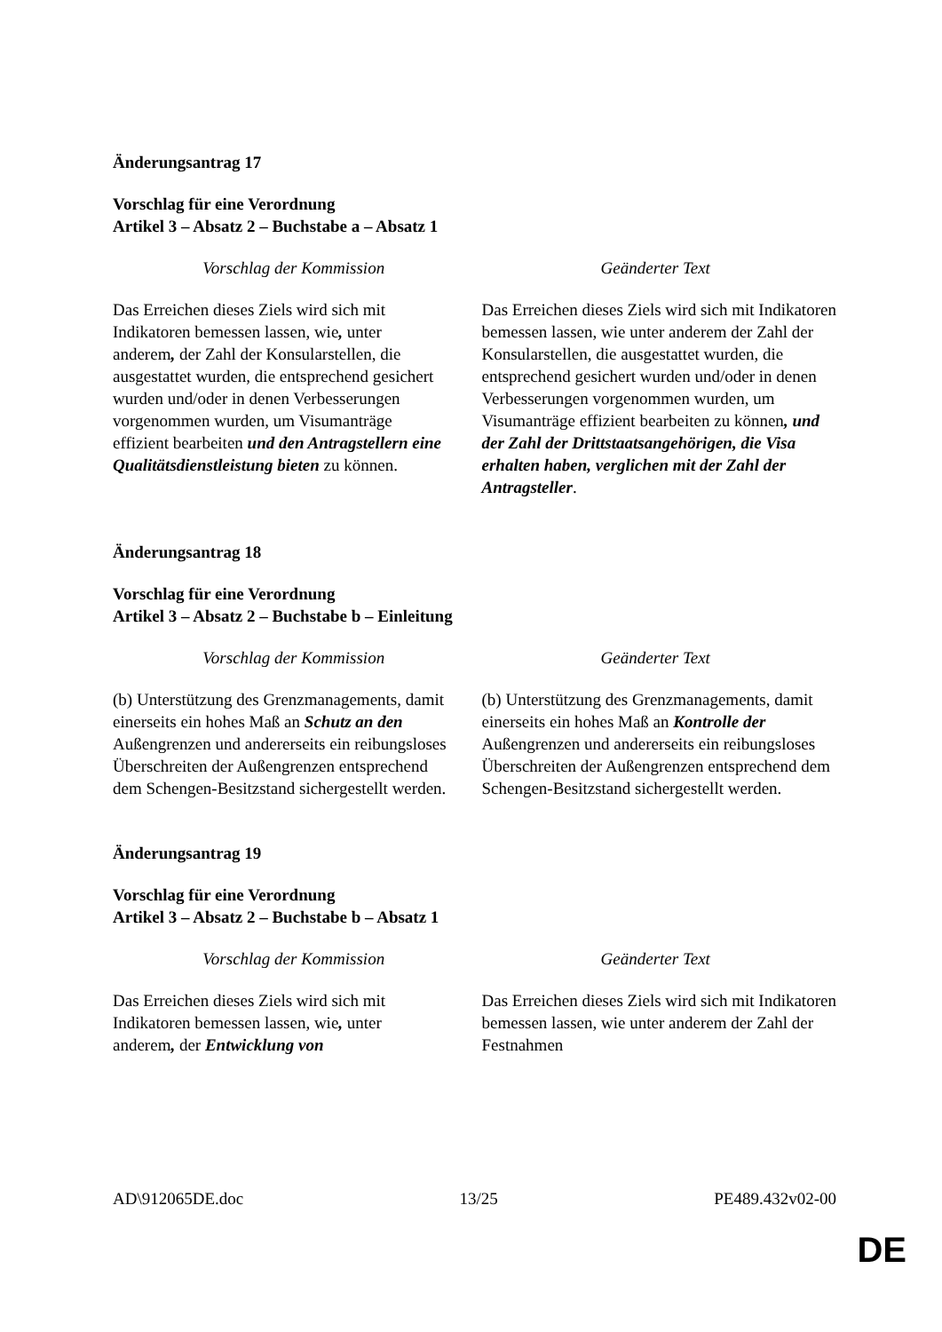Änderungsantrag 17
Vorschlag für eine Verordnung
Artikel 3 – Absatz 2 – Buchstabe a – Absatz 1
| Vorschlag der Kommission | Geänderter Text |
| --- | --- |
| Das Erreichen dieses Ziels wird sich mit Indikatoren bemessen lassen, wie , unter anderem , der Zahl der Konsularstellen, die ausgestattet wurden, die entsprechend gesichert wurden und/oder in denen Verbesserungen vorgenommen wurden, um Visumanträge effizient bearbeiten und den Antragstellern eine Qualitätsdienstleistung bieten zu können. | Das Erreichen dieses Ziels wird sich mit Indikatoren bemessen lassen, wie unter anderem der Zahl der Konsularstellen, die ausgestattet wurden, die entsprechend gesichert wurden und/oder in denen Verbesserungen vorgenommen wurden, um Visumanträge effizient bearbeiten zu können , und der Zahl der Drittstaatsangehörigen, die Visa erhalten haben, verglichen mit der Zahl der Antragsteller . |
Änderungsantrag 18
Vorschlag für eine Verordnung
Artikel 3 – Absatz 2 – Buchstabe b – Einleitung
| Vorschlag der Kommission | Geänderter Text |
| --- | --- |
| (b) Unterstützung des Grenzmanagements, damit einerseits ein hohes Maß an Schutz an den Außengrenzen und andererseits ein reibungsloses Überschreiten der Außengrenzen entsprechend dem Schengen-Besitzstand sichergestellt werden. | (b) Unterstützung des Grenzmanagements, damit einerseits ein hohes Maß an Kontrolle der Außengrenzen und andererseits ein reibungsloses Überschreiten der Außengrenzen entsprechend dem Schengen-Besitzstand sichergestellt werden. |
Änderungsantrag 19
Vorschlag für eine Verordnung
Artikel 3 – Absatz 2 – Buchstabe b – Absatz 1
| Vorschlag der Kommission | Geänderter Text |
| --- | --- |
| Das Erreichen dieses Ziels wird sich mit Indikatoren bemessen lassen, wie , unter anderem , der Entwicklung von | Das Erreichen dieses Ziels wird sich mit Indikatoren bemessen lassen, wie unter anderem der Zahl der Festnahmen |
AD\912065DE.doc 13/25 PE489.432v02-00
DE